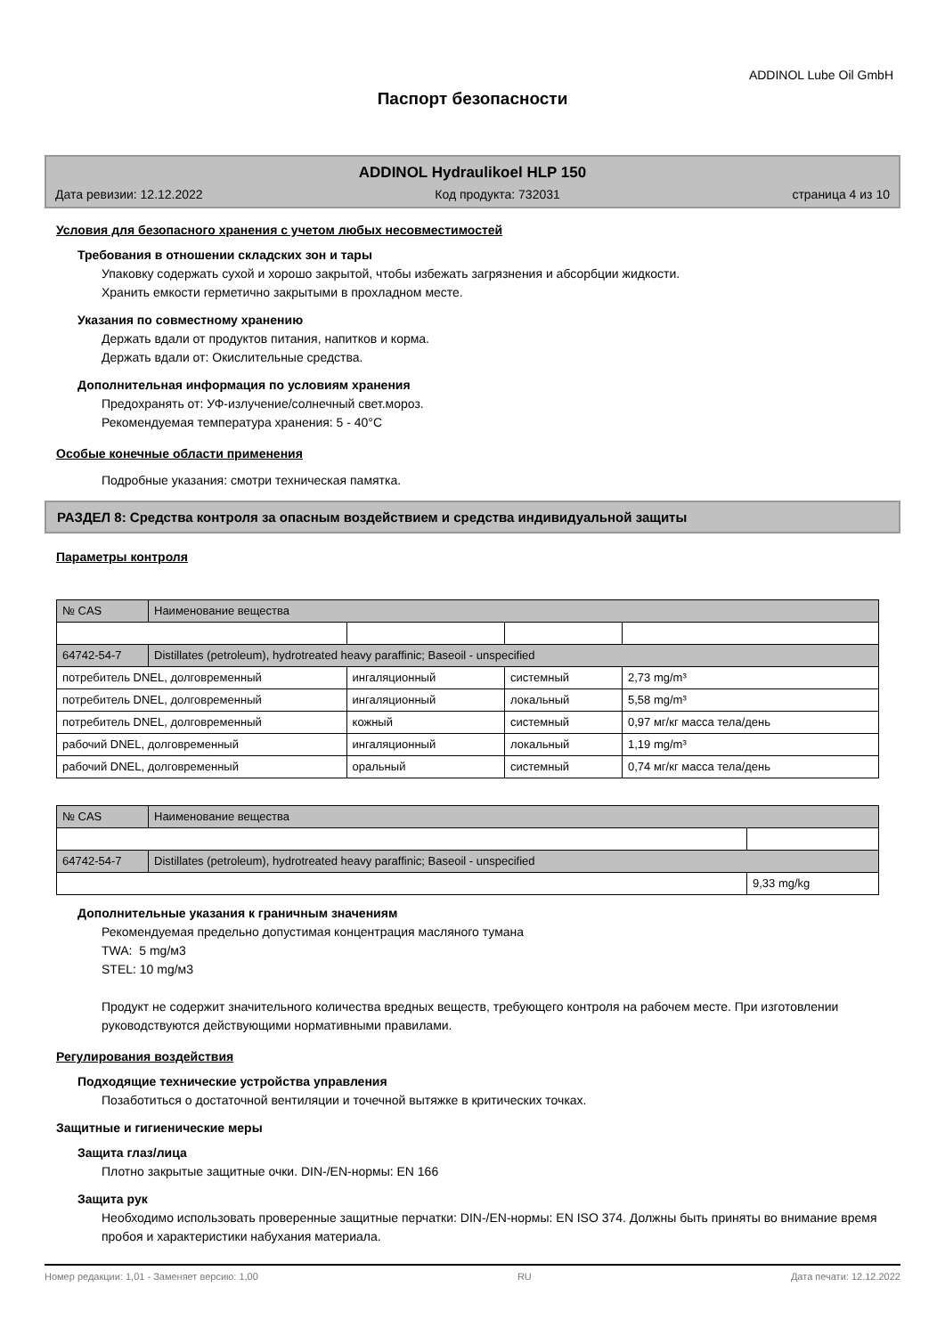ADDINOL Lube Oil GmbH
Паспорт безопасности
ADDINOL Hydraulikoel HLP 150
Дата ревизии: 12.12.2022 Код продукта: 732031 страница 4 из 10
Условия для безопасного хранения с учетом любых несовместимостей
Требования в отношении складских зон и тары
Упаковку содержать сухой и хорошо закрытой, чтобы избежать загрязнения и абсорбции жидкости.
Хранить емкости герметично закрытыми в прохладном месте.
Указания по совместному хранению
Держать вдали от продуктов питания, напитков и корма.
Держать вдали от: Окислительные средства.
Дополнительная информация по условиям хранения
Предохранять от: УФ-излучение/солнечный свет.мороз.
Рекомендуемая температура хранения: 5 - 40°C
Особые конечные области применения
Подробные указания: смотри техническая памятка.
РАЗДЕЛ 8: Средства контроля за опасным воздействием и средства индивидуальной защиты
Параметры контроля
| № CAS | Наименование вещества | | | |
| 64742-54-7 | Distillates (petroleum), hydrotreated heavy paraffinic; Baseoil - unspecified | | | |
| потребитель DNEL, долговременный | | ингаляционный | системный | 2,73 mg/m³ |
| потребитель DNEL, долговременный | | ингаляционный | локальный | 5,58 mg/m³ |
| потребитель DNEL, долговременный | | кожный | системный | 0,97 мг/кг масса тела/день |
| рабочий DNEL, долговременный | | ингаляционный | локальный | 1,19 mg/m³ |
| рабочий DNEL, долговременный | | оральный | системный | 0,74 мг/кг масса тела/день |
| № CAS | Наименование вещества | |
| 64742-54-7 | Distillates (petroleum), hydrotreated heavy paraffinic; Baseoil - unspecified | |
| | | 9,33 mg/kg |
Дополнительные указания к граничным значениям
Рекомендуемая предельно допустимая концентрация масляного тумана
TWA: 5 mg/м3
STEL: 10 mg/м3
Продукт не содержит значительного количества вредных веществ, требующего контроля на рабочем месте. При изготовлении руководствуются действующими нормативными правилами.
Регулирования воздействия
Подходящие технические устройства управления
Позаботиться о достаточной вентиляции и точечной вытяжке в критических точках.
Защитные и гигиенические меры
Защита глаз/лица
Плотно закрытые защитные очки. DIN-/EN-нормы: EN 166
Защита рук
Необходимо использовать проверенные защитные перчатки: DIN-/EN-нормы: EN ISO 374. Должны быть приняты во внимание время пробоя и характеристики набухания материала.
Номер редакции: 1,01 - Заменяет версию: 1,00 RU Дата печати: 12.12.2022